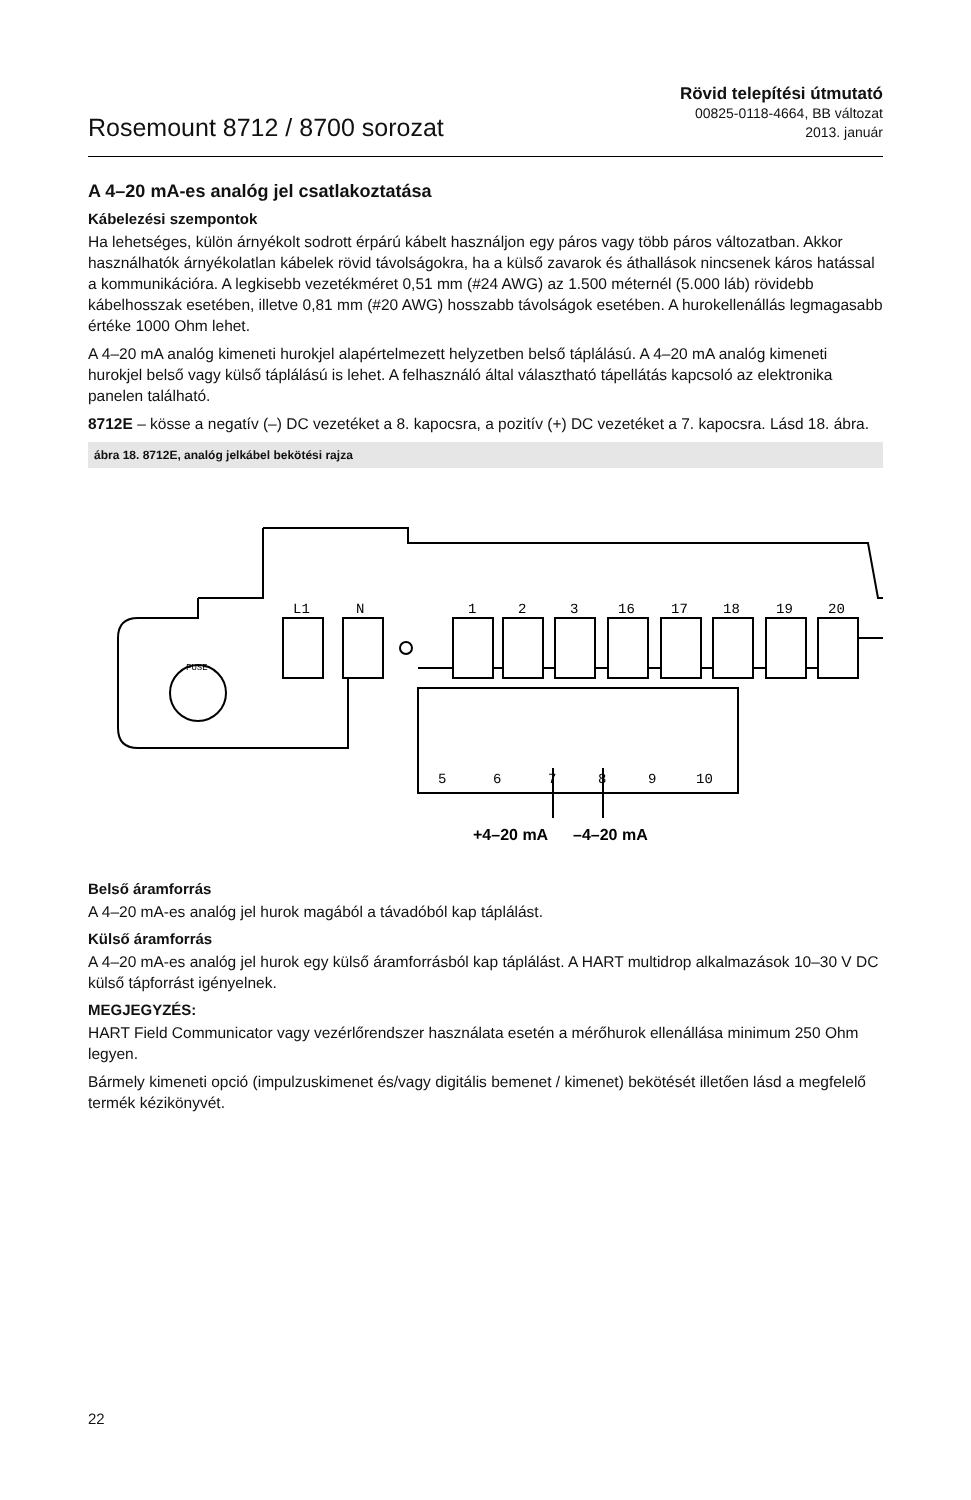Rosemount 8712 / 8700 sorozat
Rövid telepítési útmutató
00825-0118-4664, BB változat
2013. január
A 4–20 mA-es analóg jel csatlakoztatása
Kábelezési szempontok
Ha lehetséges, külön árnyékolt sodrott érpárú kábelt használjon egy páros vagy több páros változatban. Akkor használhatók árnyékolatlan kábelek rövid távolságokra, ha a külső zavarok és áthallások nincsenek káros hatással a kommunikációra. A legkisebb vezetékméret 0,51 mm (#24 AWG) az 1.500 méternél (5.000 láb) rövidebb kábelhosszak esetében, illetve 0,81 mm (#20 AWG) hosszabb távolságok esetében. A hurokellenállás legmagasabb értéke 1000 Ohm lehet.
A 4–20 mA analóg kimeneti hurokjel alapértelmezett helyzetben belső táplálású. A 4–20 mA analóg kimeneti hurokjel belső vagy külső táplálású is lehet. A felhasználó által választható tápellátás kapcsoló az elektronika panelen található.
8712E – kösse a negatív (–) DC vezetéket a 8. kapocsra, a pozitív (+) DC vezetéket a 7. kapocsra. Lásd 18. ábra.
ábra 18. 8712E, analóg jelkábel bekötési rajza
FUSE
L1
N
1
2
3
16
17
18
19
20
5
6
7
8
9
10
+4–20 mA
–4–20 mA
Belső áramforrás
A 4–20 mA-es analóg jel hurok magából a távadóból kap táplálást.
Külső áramforrás
A 4–20 mA-es analóg jel hurok egy külső áramforrásból kap táplálást. A HART multidrop alkalmazások 10–30 V DC külső tápforrást igényelnek.
MEGJEGYZÉS:
HART Field Communicator vagy vezérlőrendszer használata esetén a mérőhurok ellenállása minimum 250 Ohm legyen.
Bármely kimeneti opció (impulzuskimenet és/vagy digitális bemenet / kimenet) bekötését illetően lásd a megfelelő termék kézikönyvét.
22